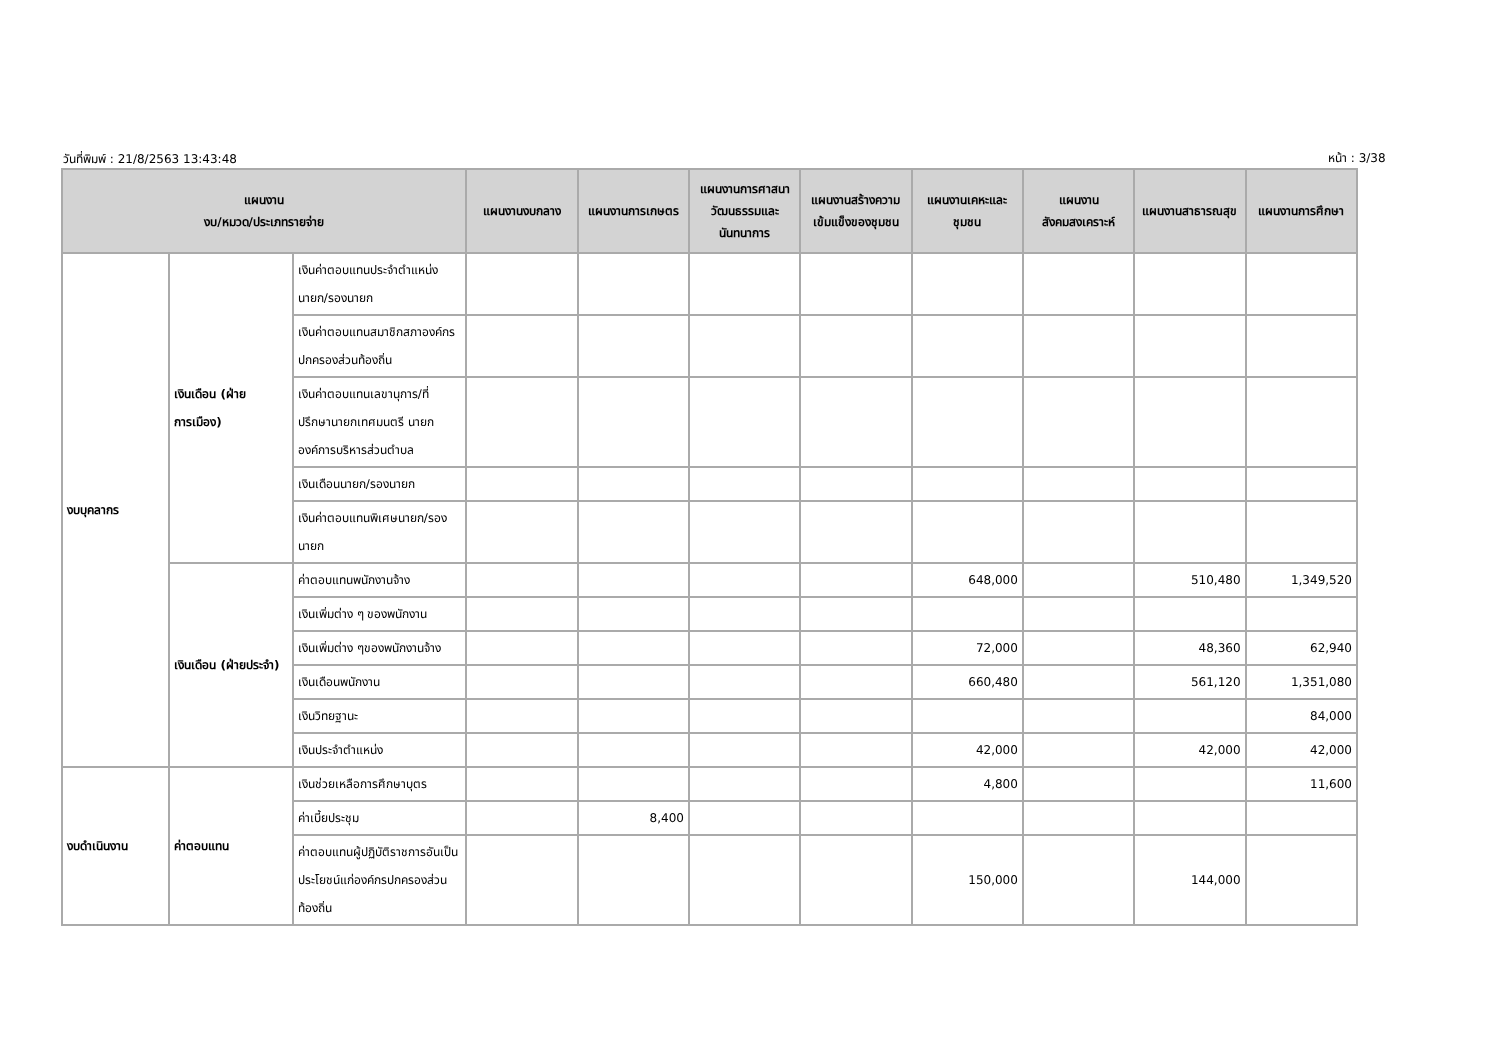วันที่พิมพ์ : 21/8/2563 13:43:48 หน้า : 3/38
| แผนงาน งบ/หมวด/ประเภทรายจ่าย | | | แผนงานงบกลาง | แผนงานการเกษตร | แผนงานการศาสนาวัฒนธรรมและนันทนาการ | แผนงานสร้างความเข้มแข็งของชุมชน | แผนงานเคหะและชุมชน | แผนงานสังคมสงเคราะห์ | แผนงานสาธารณสุข | แผนงานการศึกษา |
| --- | --- | --- | --- | --- | --- | --- | --- | --- | --- | --- |
| งบบุคลากร | เงินเดือน (ฝ่ายการเมือง) | เงินค่าตอบแทนประจำตำแหน่งนายก/รองนายก | | | | | | | | |
| | | เงินค่าตอบแทนสมาชิกสภาองค์กรปกครองส่วนท้องถิ่น | | | | | | | | |
| | | เงินค่าตอบแทนเลขานุการ/ที่ปรึกษานายกเทศมนตรี นายกองค์การบริหารส่วนตำบล | | | | | | | | |
| | | เงินเดือนนายก/รองนายก | | | | | | | | |
| | | เงินค่าตอบแทนพิเศษนายก/รองนายก | | | | | | | | |
| | เงินเดือน (ฝ่ายประจำ) | ค่าตอบแทนพนักงานจ้าง | | | | | 648,000 | | 510,480 | 1,349,520 |
| | | เงินเพิ่มต่าง ๆ ของพนักงาน | | | | | | | | |
| | | เงินเพิ่มต่าง ๆของพนักงานจ้าง | | | | | 72,000 | | 48,360 | 62,940 |
| | | เงินเดือนพนักงาน | | | | | 660,480 | | 561,120 | 1,351,080 |
| | | เงินวิทยฐานะ | | | | | | | | 84,000 |
| | | เงินประจำตำแหน่ง | | | | | 42,000 | | 42,000 | 42,000 |
| งบดำเนินงาน | ค่าตอบแทน | เงินช่วยเหลือการศึกษาบุตร | | | | | 4,800 | | | 11,600 |
| | | ค่าเบี้ยประชุม | | 8,400 | | | | | | |
| | | ค่าตอบแทนผู้ปฏิบัติราชการอันเป็นประโยชน์แก่องค์กรปกครองส่วนท้องถิ่น | | | | | 150,000 | | 144,000 | |